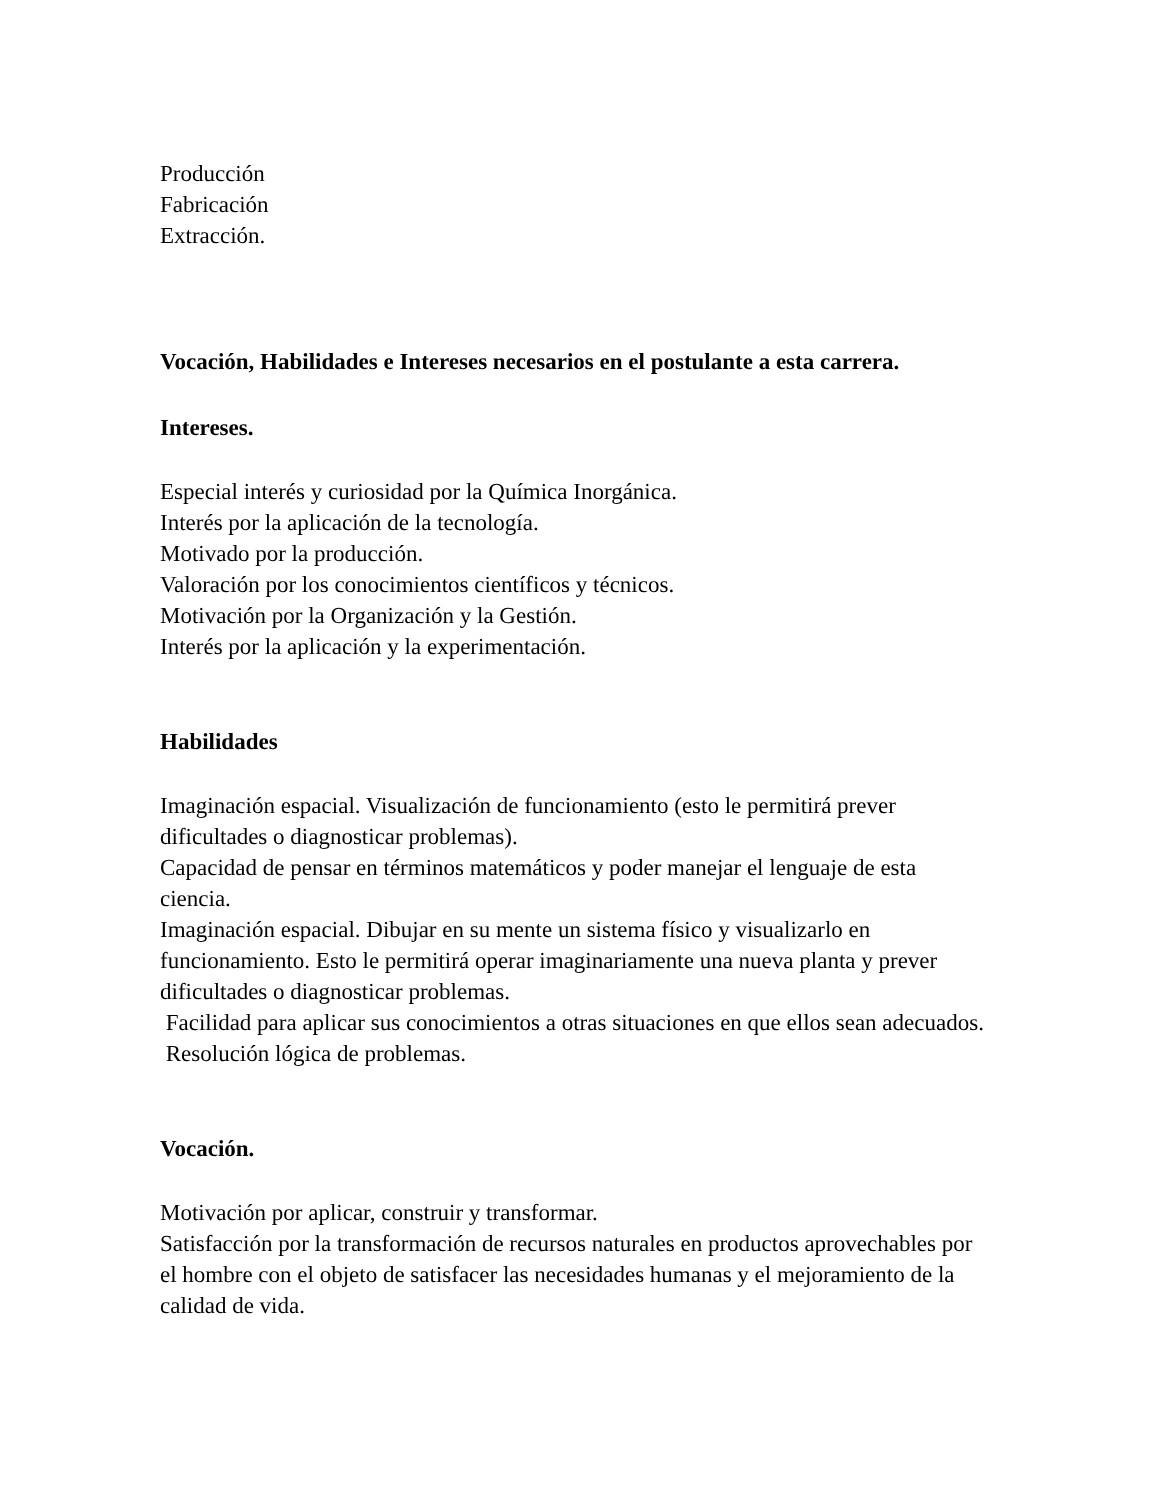Producción
Fabricación
Extracción.
Vocación, Habilidades e Intereses necesarios en el postulante a esta carrera.
Intereses.
Especial interés y curiosidad por la Química Inorgánica.
Interés por la aplicación de la tecnología.
Motivado por la producción.
Valoración por los conocimientos científicos y técnicos.
Motivación por la Organización y la Gestión.
Interés por la aplicación y la experimentación.
Habilidades
Imaginación espacial. Visualización de funcionamiento (esto le permitirá prever dificultades o diagnosticar problemas).
Capacidad de pensar en términos matemáticos y poder manejar el lenguaje de esta ciencia.
Imaginación espacial. Dibujar en su mente un sistema físico y visualizarlo en funcionamiento. Esto le permitirá operar imaginariamente una nueva planta y prever dificultades o diagnosticar problemas.
Facilidad para aplicar sus conocimientos a otras situaciones en que ellos sean adecuados.
Resolución lógica de problemas.
Vocación.
Motivación por aplicar, construir y transformar.
Satisfacción por la transformación de recursos naturales en productos aprovechables por el hombre con el objeto de satisfacer las necesidades humanas y el mejoramiento de la calidad de vida.